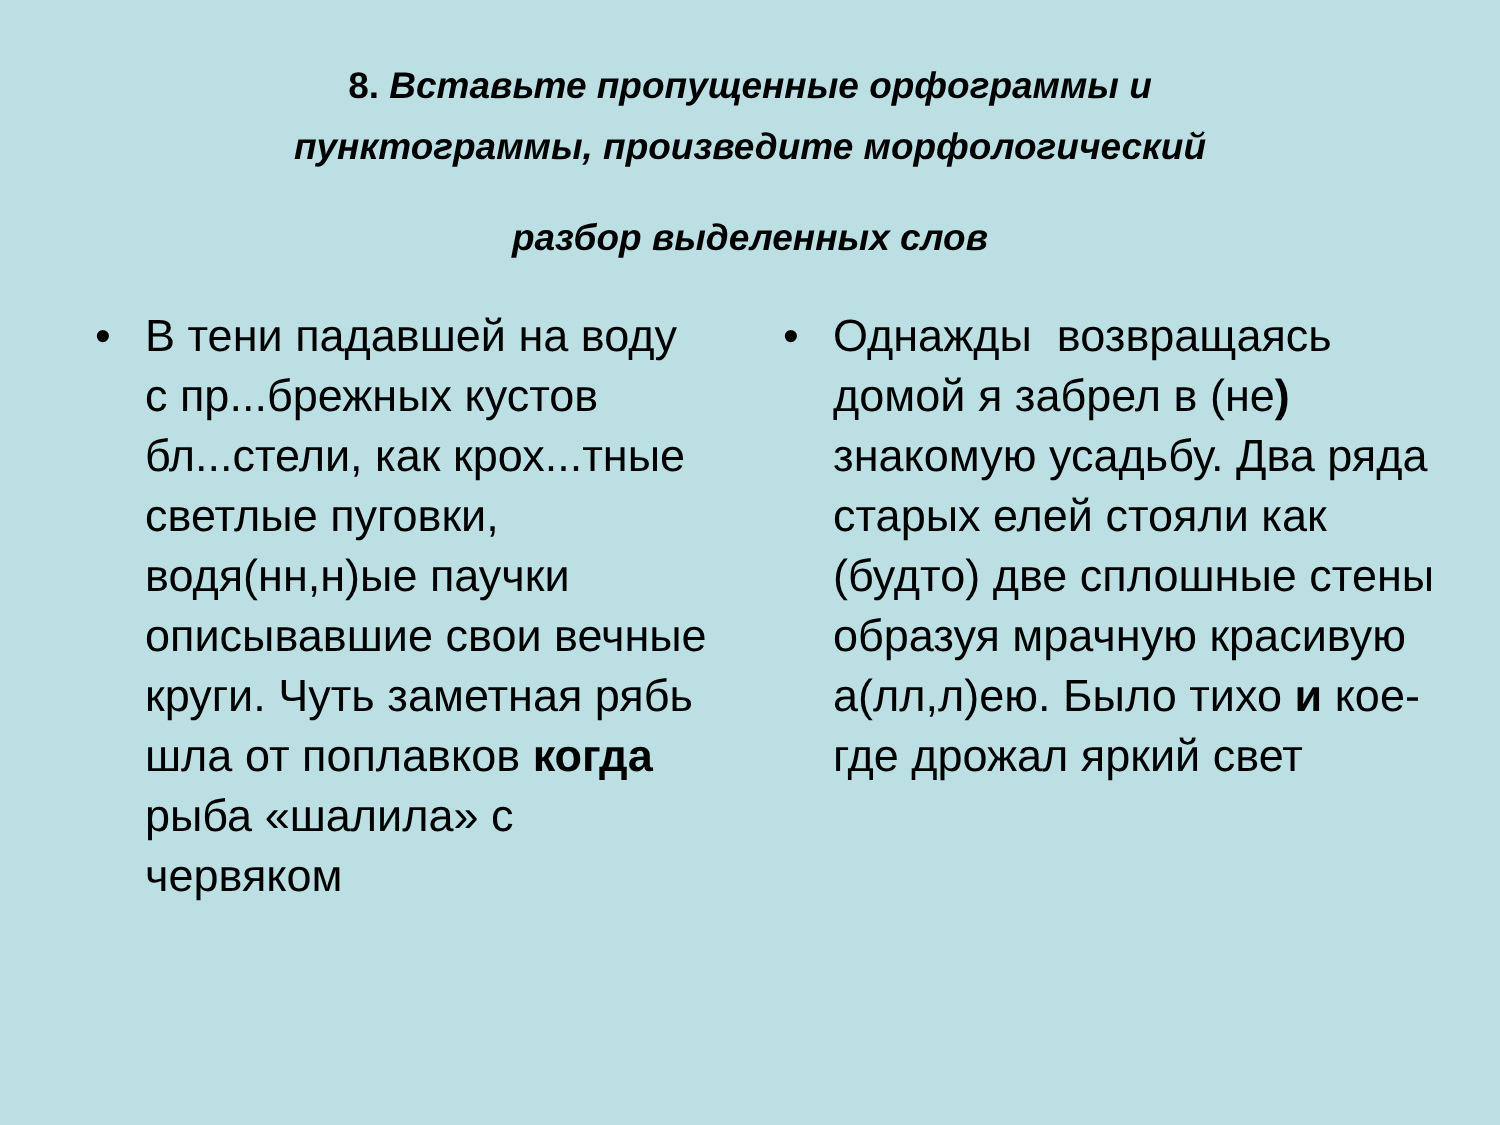8. Вставьте пропущенные орфограммы и
пунктограммы, произведите морфологический
разбор выделенных слов
• В тени падавшей на воду с пр...брежных кустов бл...стели, как крох...тные светлые пуговки, водя(нн,н)ые паучки описывавшие свои вечные круги. Чуть заметная рябь шла от поплавков когда рыба «шалила» с червяком
• Однажды возвращаясь домой я забрел в (не) знакомую усадьбу. Два ряда старых елей стояли как (будто) две сплошные стены образуя мрачную красивую а(лл,л)ею. Было тихо и кое-где дрожал яркий свет